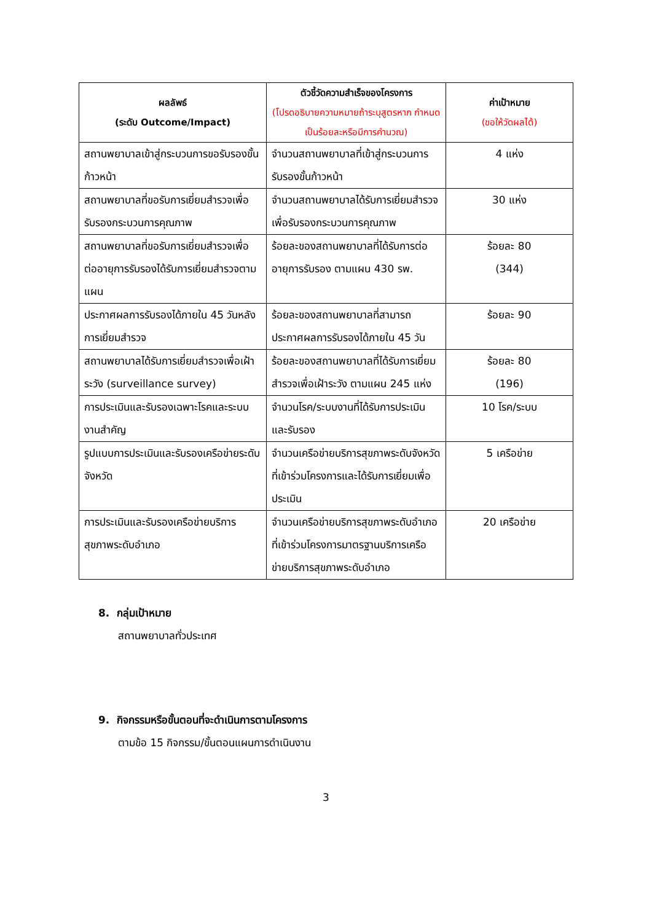| ผลลัพธ์ (ระดับ Outcome/Impact) | ตัวชี้วัดความสำเร็จของโครงการ (โปรดอธิบายความหมายถ้าระบุสูตรหาก กำหนดเป็นร้อยละหรือมีการคำนวณ) | ค่าเป้าหมาย (ขอให้วัดผลได้) |
| --- | --- | --- |
| สถานพยาบาลเข้าสู่กระบวนการขอรับรองขั้นก้าวหน้า | จำนวนสถานพยาบาลที่เข้าสู่กระบวนการรับรองขั้นก้าวหน้า | 4 แห่ง |
| สถานพยาบาลที่ขอรับการเยี่ยมสำรวจเพื่อรับรองกระบวนการคุณภาพ | จำนวนสถานพยาบาลได้รับการเยี่ยมสำรวจเพื่อรับรองกระบวนการคุณภาพ | 30 แห่ง |
| สถานพยาบาลที่ขอรับการเยี่ยมสำรวจเพื่อต่ออายุการรับรองได้รับการเยี่ยมสำรวจตามแผน | ร้อยละของสถานพยาบาลที่ได้รับการต่ออายุการรับรอง ตามแผน 430 รพ. | ร้อยละ 80 (344) |
| ประกาศผลการรับรองได้ภายใน 45 วันหลังการเยี่ยมสำรวจ | ร้อยละของสถานพยาบาลที่สามารถประกาศผลการรับรองได้ภายใน 45 วัน | ร้อยละ 90 |
| สถานพยาบาลได้รับการเยี่ยมสำรวจเพื่อเฝ้าระวัง (surveillance survey) | ร้อยละของสถานพยาบาลที่ได้รับการเยี่ยมสำรวจเพื่อเฝ้าระวัง ตามแผน 245 แห่ง | ร้อยละ 80 (196) |
| การประเมินและรับรองเฉพาะโรคและระบบงานสำคัญ | จำนวนโรค/ระบบงานที่ได้รับการประเมินและรับรอง | 10 โรค/ระบบ |
| รูปแบบการประเมินและรับรองเครือข่ายระดับจังหวัด | จำนวนเครือข่ายบริการสุขภาพระดับจังหวัดที่เข้าร่วมโครงการและได้รับการเยี่ยมเพื่อประเมิน | 5 เครือข่าย |
| การประเมินและรับรองเครือข่ายบริการสุขภาพระดับอำเภอ | จำนวนเครือข่ายบริการสุขภาพระดับอำเภอที่เข้าร่วมโครงการมาตรฐานบริการเครือข่ายบริการสุขภาพระดับอำเภอ | 20 เครือข่าย |
8. กลุ่มเป้าหมาย
สถานพยาบาลทั่วประเทศ
9. กิจกรรมหรือขั้นตอนที่จะดำเนินการตามโครงการ
ตามข้อ 15 กิจกรรม/ขั้นตอนแผนการดำเนินงาน
3